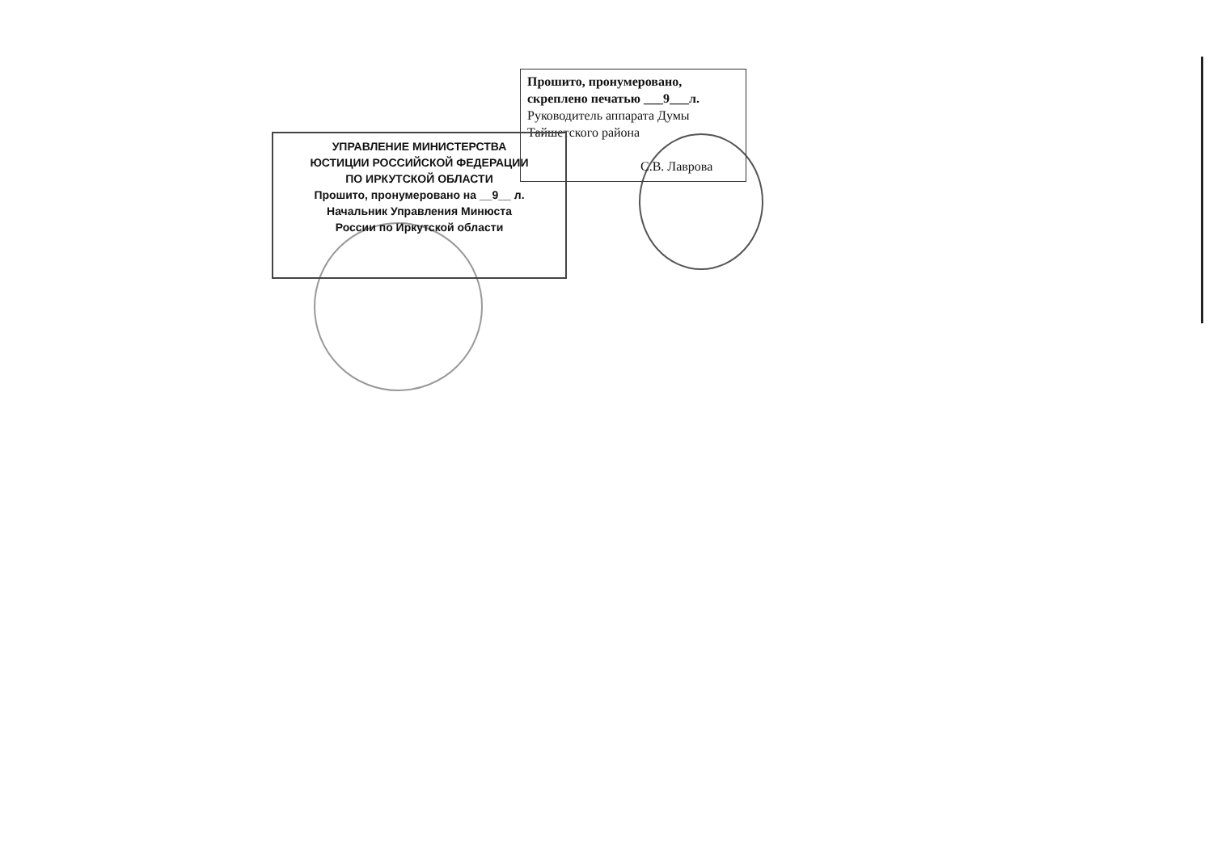Прошито, пронумеровано,
скреплено печатью ___9___л.
Руководитель аппарата Думы
Тайшетского района
С.В. Лаврова
УПРАВЛЕНИЕ МИНИСТЕРСТВА
ЮСТИЦИИ РОССИЙСКОЙ ФЕДЕРАЦИИ
ПО ИРКУТСКОЙ ОБЛАСТИ
Прошито, пронумеровано на __9__ л.
Начальник Управления Минюста
России по Иркутской области